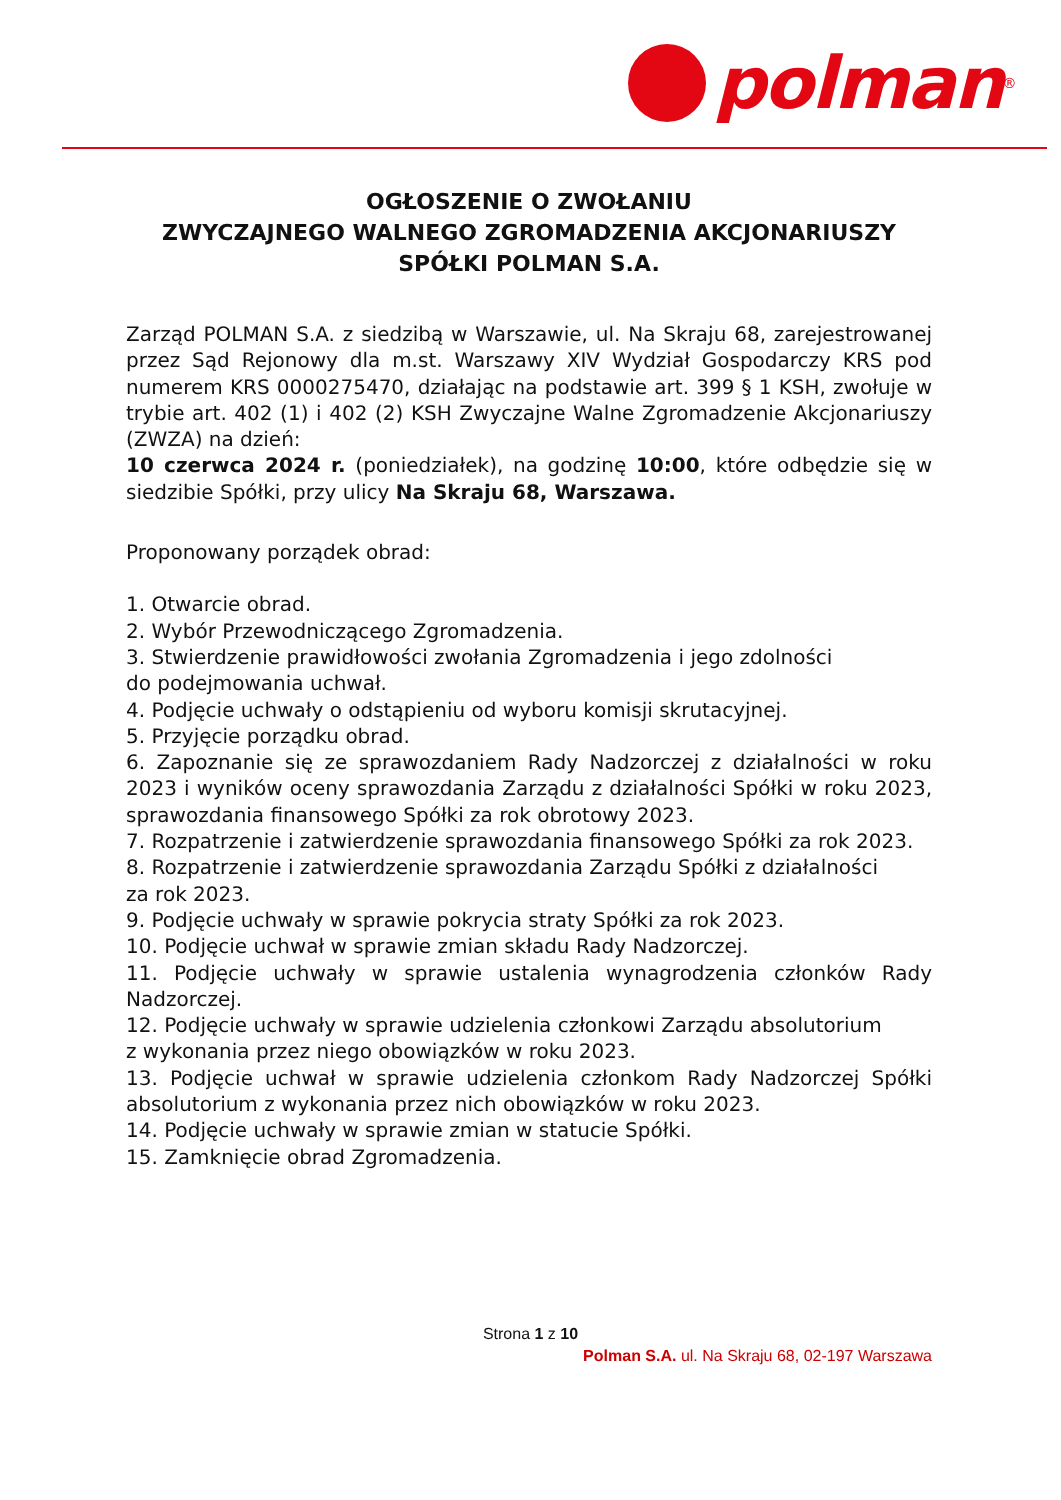polman
<sup>®</sup>
OGŁOSZENIE O ZWOŁANIU
ZWYCZAJNEGO WALNEGO ZGROMADZENIA AKCJONARIUSZY
SPÓŁKI POLMAN S.A.
Zarząd POLMAN S.A. z siedzibą w Warszawie, ul. Na Skraju 68, zarejestrowanej przez Sąd Rejonowy dla m.st. Warszawy XIV Wydział Gospodarczy KRS pod numerem KRS 0000275470, działając na podstawie art. 399 § 1 KSH, zwołuje w trybie art. 402 (1) i 402 (2) KSH Zwyczajne Walne Zgromadzenie Akcjonariuszy (ZWZA) na dzień:
10 czerwca 2024 r. (poniedziałek), na godzinę 10:00, które odbędzie się w siedzibie Spółki, przy ulicy Na Skraju 68, Warszawa.
Proponowany porządek obrad:
1. Otwarcie obrad.
2. Wybór Przewodniczącego Zgromadzenia.
3. Stwierdzenie prawidłowości zwołania Zgromadzenia i jego zdolności
do podejmowania uchwał.
4. Podjęcie uchwały o odstąpieniu od wyboru komisji skrutacyjnej.
5. Przyjęcie porządku obrad.
6. Zapoznanie się ze sprawozdaniem Rady Nadzorczej z działalności w roku 2023 i wyników oceny sprawozdania Zarządu z działalności Spółki w roku 2023, sprawozdania finansowego Spółki za rok obrotowy 2023.
7. Rozpatrzenie i zatwierdzenie sprawozdania finansowego Spółki za rok 2023.
8. Rozpatrzenie i zatwierdzenie sprawozdania Zarządu Spółki z działalności
za rok 2023.
9. Podjęcie uchwały w sprawie pokrycia straty Spółki za rok 2023.
10. Podjęcie uchwał w sprawie zmian składu Rady Nadzorczej.
11. Podjęcie uchwały w sprawie ustalenia wynagrodzenia członków Rady Nadzorczej.
12. Podjęcie uchwały w sprawie udzielenia członkowi Zarządu absolutorium
z wykonania przez niego obowiązków w roku 2023.
13. Podjęcie uchwał w sprawie udzielenia członkom Rady Nadzorczej Spółki absolutorium z wykonania przez nich obowiązków w roku 2023.
14. Podjęcie uchwały w sprawie zmian w statucie Spółki.
15. Zamknięcie obrad Zgromadzenia.
Strona 1 z 10
Polman S.A. ul. Na Skraju 68, 02-197 Warszawa